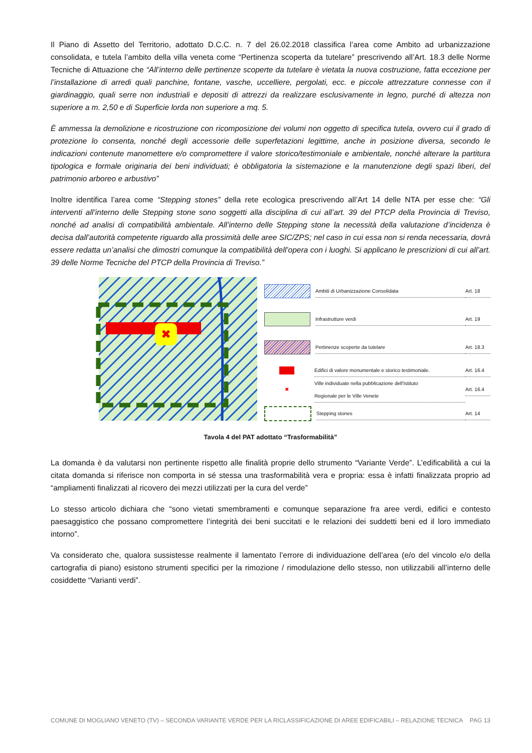Il Piano di Assetto del Territorio, adottato D.C.C. n. 7 del 26.02.2018 classifica l’area come Ambito ad urbanizzazione consolidata, e tutela l’ambito della villa veneta come “Pertinenza scoperta da tutelare” prescrivendo all’Art. 18.3 delle Norme Tecniche di Attuazione che “All’interno delle pertinenze scoperte da tutelare è vietata la nuova costruzione, fatta eccezione per l’installazione di arredi quali panchine, fontane, vasche, uccelliere, pergolati, ecc. e piccole attrezzature connesse con il giardinaggio, quali serre non industriali e depositi di attrezzi da realizzare esclusivamente in legno, purché di altezza non superiore a m. 2,50 e di Superficie lorda non superiore a mq. 5.
È ammessa la demolizione e ricostruzione con ricomposizione dei volumi non oggetto di specifica tutela, ovvero cui il grado di protezione lo consenta, nonché degli accessorie delle superfetazioni legittime, anche in posizione diversa, secondo le indicazioni contenute manomettere e/o compromettere il valore storico/testimoniale e ambientale, nonché alterare la partitura tipologica e formale originaria dei beni individuati; è obbligatoria la sistemazione e la manutenzione degli spazi liberi, del patrimonio arboreo e arbustivo”
Inoltre identifica l’area come “Stepping stones” della rete ecologica prescrivendo all’Art 14 delle NTA per esse che: “Gli interventi all’interno delle Stepping stone sono soggetti alla disciplina di cui all’art. 39 del PTCP della Provincia di Treviso, nonché ad analisi di compatibilità ambientale. All’interno delle Stepping stone la necessità della valutazione d’incidenza è decisa dall’autorità competente riguardo alla prossimità delle aree SIC/ZPS; nel caso in cui essa non si renda necessaria, dovrà essere redatta un’analisi che dimostri comunque la compatibilità dell’opera con i luoghi. Si applicano le prescrizioni di cui all’art. 39 delle Norme Tecniche del PTCP della Provincia di Treviso.”
✖
Ambiti di Urbanizzazione Consolidata
Art. 18
Infrastrutture verdi Art. 19
Pertinenze scoperte da tutelare
Art. 18.3
Edifici di valore monumentale e storico testimoniale.
Art. 16.4
✖
Ville individuate nella pubblicazione dell'Istituto
Regionale per le Ville Venete
Art. 16.4
Stepping stones Art. 14
Tavola 4 del PAT adottato “Trasformabilità”
La domanda è da valutarsi non pertinente rispetto alle finalità proprie dello strumento “Variante Verde”. L’edificabilità a cui la citata domanda si riferisce non comporta in sé stessa una trasformabilità vera e propria: essa è infatti finalizzata proprio ad “ampliamenti finalizzati al ricovero dei mezzi utilizzati per la cura del verde”
Lo stesso articolo dichiara che “sono vietati smembramenti e comunque separazione fra aree verdi, edifici e contesto paesaggistico che possano compromettere l’integrità dei beni succitati e le relazioni dei suddetti beni ed il loro immediato intorno”.
Va considerato che, qualora sussistesse realmente il lamentato l’errore di individuazione dell’area (e/o del vincolo e/o della cartografia di piano) esistono strumenti specifici per la rimozione / rimodulazione dello stesso, non utilizzabili all’interno delle cosiddette “Varianti verdi”.
COMUNE DI MOGLIANO VENETO (TV) – SECONDA VARIANTE VERDE PER LA RICLASSIFICAZIONE DI AREE EDIFICABILI – RELAZIONE TECNICA PAG 13